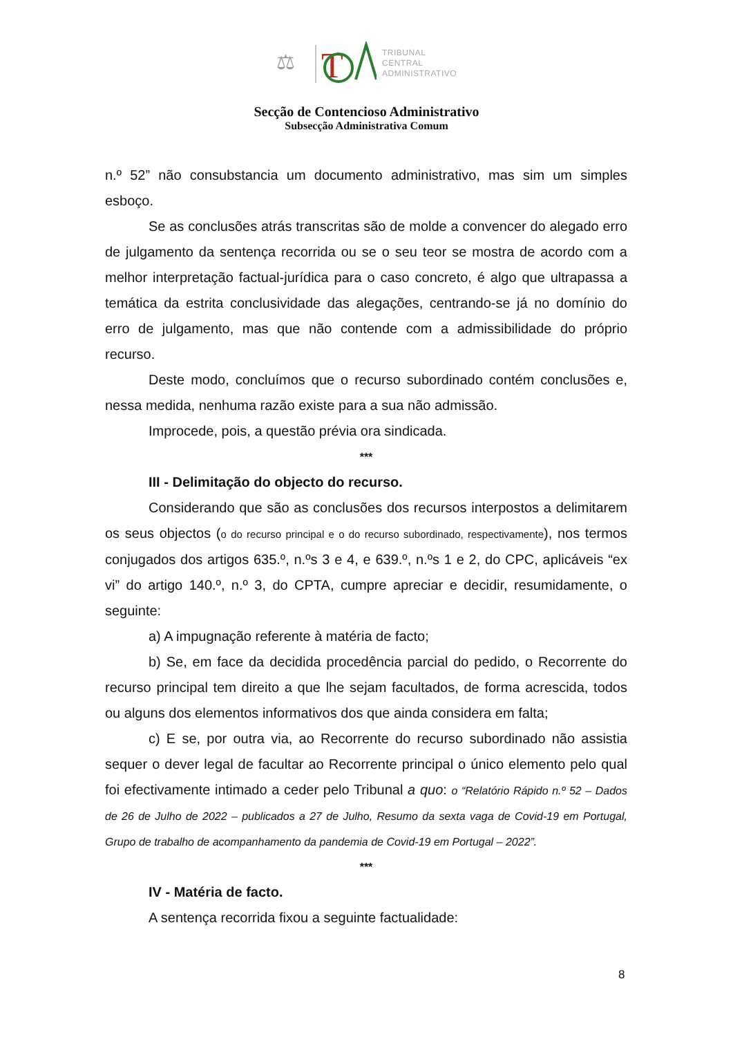T
⚖
TRIBUNAL
CENTRAL
ADMINISTRATIVO
Secção de Contencioso Administrativo
Subsecção Administrativa Comum
n.º 52” não consubstancia um documento administrativo, mas sim um simples esboço.
Se as conclusões atrás transcritas são de molde a convencer do alegado erro de julgamento da sentença recorrida ou se o seu teor se mostra de acordo com a melhor interpretação factual-jurídica para o caso concreto, é algo que ultrapassa a temática da estrita conclusividade das alegações, centrando-se já no domínio do erro de julgamento, mas que não contende com a admissibilidade do próprio recurso.
Deste modo, concluímos que o recurso subordinado contém conclusões e, nessa medida, nenhuma razão existe para a sua não admissão.
Improcede, pois, a questão prévia ora sindicada.
***
III - Delimitação do objecto do recurso.
Considerando que são as conclusões dos recursos interpostos a delimitarem os seus objectos (o do recurso principal e o do recurso subordinado, respectivamente), nos termos conjugados dos artigos 635.º, n.ºs 3 e 4, e 639.º, n.ºs 1 e 2, do CPC, aplicáveis “ex vi” do artigo 140.º, n.º 3, do CPTA, cumpre apreciar e decidir, resumidamente, o seguinte:
a) A impugnação referente à matéria de facto;
b) Se, em face da decidida procedência parcial do pedido, o Recorrente do recurso principal tem direito a que lhe sejam facultados, de forma acrescida, todos ou alguns dos elementos informativos dos que ainda considera em falta;
c) E se, por outra via, ao Recorrente do recurso subordinado não assistia sequer o dever legal de facultar ao Recorrente principal o único elemento pelo qual foi efectivamente intimado a ceder pelo Tribunal a quo: o “Relatório Rápido n.º 52 – Dados de 26 de Julho de 2022 – publicados a 27 de Julho, Resumo da sexta vaga de Covid-19 em Portugal, Grupo de trabalho de acompanhamento da pandemia de Covid-19 em Portugal – 2022”.
***
IV - Matéria de facto.
A sentença recorrida fixou a seguinte factualidade:
8